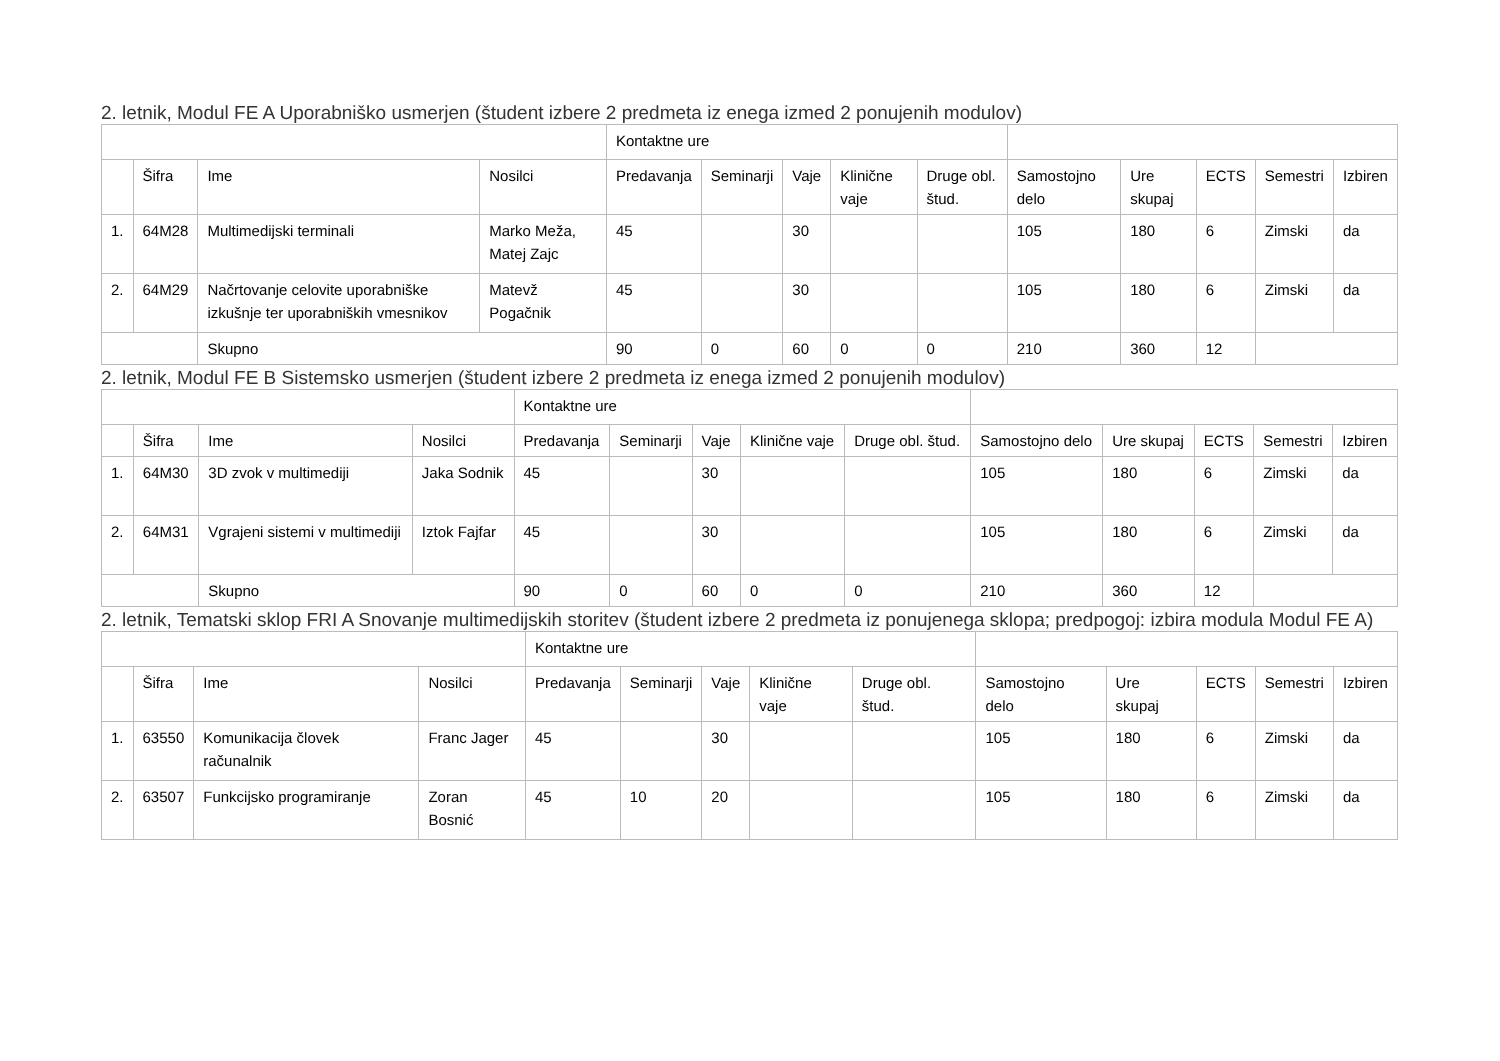2. letnik, Modul FE A Uporabniško usmerjen (študent izbere 2 predmeta iz enega izmed 2 ponujenih modulov)
| | | | | Kontaktne ure | | | | | | | | | |
| | Šifra | Ime | Nosilci | Predavanja | Seminarji | Vaje | Klinične vaje | Druge obl. štud. | Samostojno delo | Ure skupaj | ECTS | Semestri | Izbiren |
| 1. | 64M28 | Multimedijski terminali | Marko Meža, Matej Zajc | 45 | | 30 | | | 105 | 180 | 6 | Zimski | da |
| 2. | 64M29 | Načrtovanje celovite uporabniške izkušnje ter uporabniških vmesnikov | Matevž Pogačnik | 45 | | 30 | | | 105 | 180 | 6 | Zimski | da |
| | | Skupno | | 90 | 0 | 60 | 0 | 0 | 210 | 360 | 12 | | |
2. letnik, Modul FE B Sistemsko usmerjen (študent izbere 2 predmeta iz enega izmed 2 ponujenih modulov)
| | | | | Kontaktne ure | | | | | | | | | |
| | Šifra | Ime | Nosilci | Predavanja | Seminarji | Vaje | Klinične vaje | Druge obl. štud. | Samostojno delo | Ure skupaj | ECTS | Semestri | Izbiren |
| 1. | 64M30 | 3D zvok v multimediji | Jaka Sodnik | 45 | | 30 | | | 105 | 180 | 6 | Zimski | da |
| 2. | 64M31 | Vgrajeni sistemi v multimediji | Iztok Fajfar | 45 | | 30 | | | 105 | 180 | 6 | Zimski | da |
| | | Skupno | | 90 | 0 | 60 | 0 | 0 | 210 | 360 | 12 | | |
2. letnik, Tematski sklop FRI A Snovanje multimedijskih storitev (študent izbere 2 predmeta iz ponujenega sklopa; predpogoj: izbira modula Modul FE A)
| | | | | Kontaktne ure | | | | | | | | | |
| | Šifra | Ime | Nosilci | Predavanja | Seminarji | Vaje | Klinične vaje | Druge obl. štud. | Samostojno delo | Ure skupaj | ECTS | Semestri | Izbiren |
| 1. | 63550 | Komunikacija človek računalnik | Franc Jager | 45 | | 30 | | | 105 | 180 | 6 | Zimski | da |
| 2. | 63507 | Funkcijsko programiranje | Zoran Bosnić | 45 | 10 | 20 | | | 105 | 180 | 6 | Zimski | da |